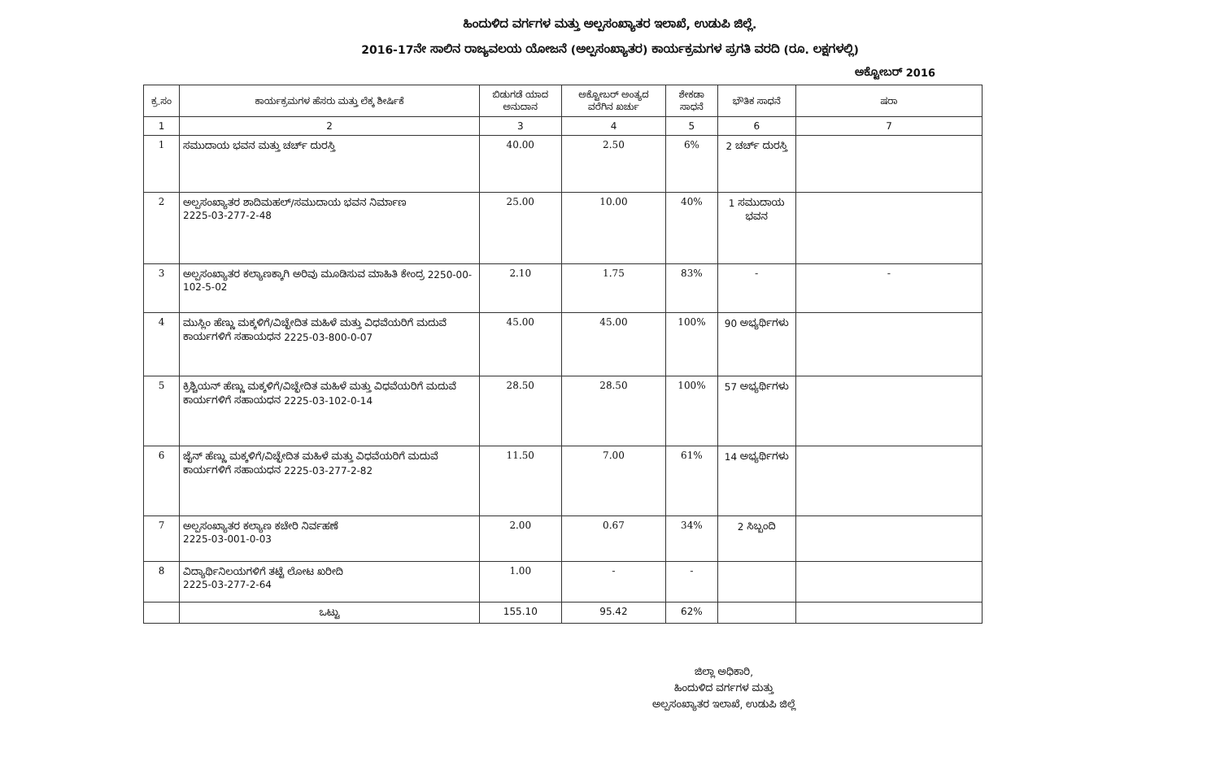ಹಿಂದುಳಿದ ವರ್ಗಗಳ ಮತ್ತು ಅಲ್ಪಸಂಖ್ಯಾತರ ಇಲಾಖೆ, ಉಡುಪಿ ಜಿಲ್ಲೆ.
2016-17ನೇ ಸಾಲಿನ ರಾಜ್ಯವಲಯ ಯೋಜನೆ (ಅಲ್ಪಸಂಖ್ಯಾತರ) ಕಾರ್ಯಕ್ರಮಗಳ ಪ್ರಗತಿ ವರದಿ (ರೂ. ಲಕ್ಷಗಳಲ್ಲಿ)
ಅಕ್ಟೋಬರ್ 2016
| ಕ್ರ.ಸಂ | ಕಾರ್ಯಕ್ರಮಗಳ ಹೆಸರು ಮತ್ತು ಲೆಕ್ಕ ಶೀರ್ಷಿಕೆ | ಬಿಡುಗಡೆ ಯಾದ ಅನುದಾನ | ಅಕ್ಟೋಬರ್ ಅಂತ್ಯದ ವರೆಗಿನ ಖರ್ಚು | ಶೇಕಡಾ ಸಾಧನೆ | ಭೌತಿಕ ಸಾಧನೆ | ಷರಾ |
| --- | --- | --- | --- | --- | --- | --- |
| 1 | 2 | 3 | 4 | 5 | 6 | 7 |
| 1 | ಸಮುದಾಯ ಭವನ ಮತ್ತು ಚರ್ಚ್ ದುರಸ್ತಿ | 40.00 | 2.50 | 6% | 2 ಚರ್ಚ್ ದುರಸ್ತಿ | |
| 2 | ಅಲ್ಪಸಂಖ್ಯಾತರ ಶಾದಿಮಹಲ್/ಸಮುದಾಯ ಭವನ ನಿರ್ಮಾಣ 2225-03-277-2-48 | 25.00 | 10.00 | 40% | 1 ಸಮುದಾಯ ಭವನ | |
| 3 | ಅಲ್ಪಸಂಖ್ಯಾತರ ಕಲ್ಯಾಣಕ್ಕಾಗಿ ಅರಿವು ಮೂಡಿಸುವ ಮಾಹಿತಿ ಕೇಂದ್ರ 2250-00-102-5-02 | 2.10 | 1.75 | 83% | - | - |
| 4 | ಮುಸ್ಲಿಂ ಹೆಣ್ಣು ಮಕ್ಕಳಿಗೆ/ವಿಚ್ಛೇದಿತ ಮಹಿಳೆ ಮತ್ತು ವಿಧವೆಯರಿಗೆ ಮದುವೆ ಕಾರ್ಯಗಳಿಗೆ ಸಹಾಯಧನ 2225-03-800-0-07 | 45.00 | 45.00 | 100% | 90 ಅಭ್ಯರ್ಥಿಗಳು | |
| 5 | ಕ್ರಿಶ್ಚಿಯನ್ ಹೆಣ್ಣು ಮಕ್ಕಳಿಗೆ/ವಿಚ್ಛೇದಿತ ಮಹಿಳೆ ಮತ್ತು ವಿಧವೆಯರಿಗೆ ಮದುವೆ ಕಾರ್ಯಗಳಿಗೆ ಸಹಾಯಧನ 2225-03-102-0-14 | 28.50 | 28.50 | 100% | 57 ಅಭ್ಯರ್ಥಿಗಳು | |
| 6 | ಜೈನ್ ಹೆಣ್ಣು ಮಕ್ಕಳಿಗೆ/ವಿಚ್ಛೇದಿತ ಮಹಿಳೆ ಮತ್ತು ವಿಧವೆಯರಿಗೆ ಮದುವೆ ಕಾರ್ಯಗಳಿಗೆ ಸಹಾಯಧನ 2225-03-277-2-82 | 11.50 | 7.00 | 61% | 14 ಅಭ್ಯರ್ಥಿಗಳು | |
| 7 | ಅಲ್ಪಸಂಖ್ಯಾತರ ಕಲ್ಯಾಣ ಕಚೇರಿ ನಿರ್ವಹಣೆ 2225-03-001-0-03 | 2.00 | 0.67 | 34% | 2 ಸಿಬ್ಬಂದಿ | |
| 8 | ವಿದ್ಯಾರ್ಥಿನಿಲಯಗಳಿಗೆ ತಟ್ಟೆ ಲೋಟ ಖರೀದಿ 2225-03-277-2-64 | 1.00 | - | - | | |
| | ಒಟ್ಟು | 155.10 | 95.42 | 62% | | |
ಜಿಲ್ಲಾ ಅಧಿಕಾರಿ,
ಹಿಂದುಳಿದ ವರ್ಗಗಳ ಮತ್ತು
ಅಲ್ಪಸಂಖ್ಯಾತರ ಇಲಾಖೆ, ಉಡುಪಿ ಜಿಲ್ಲೆ